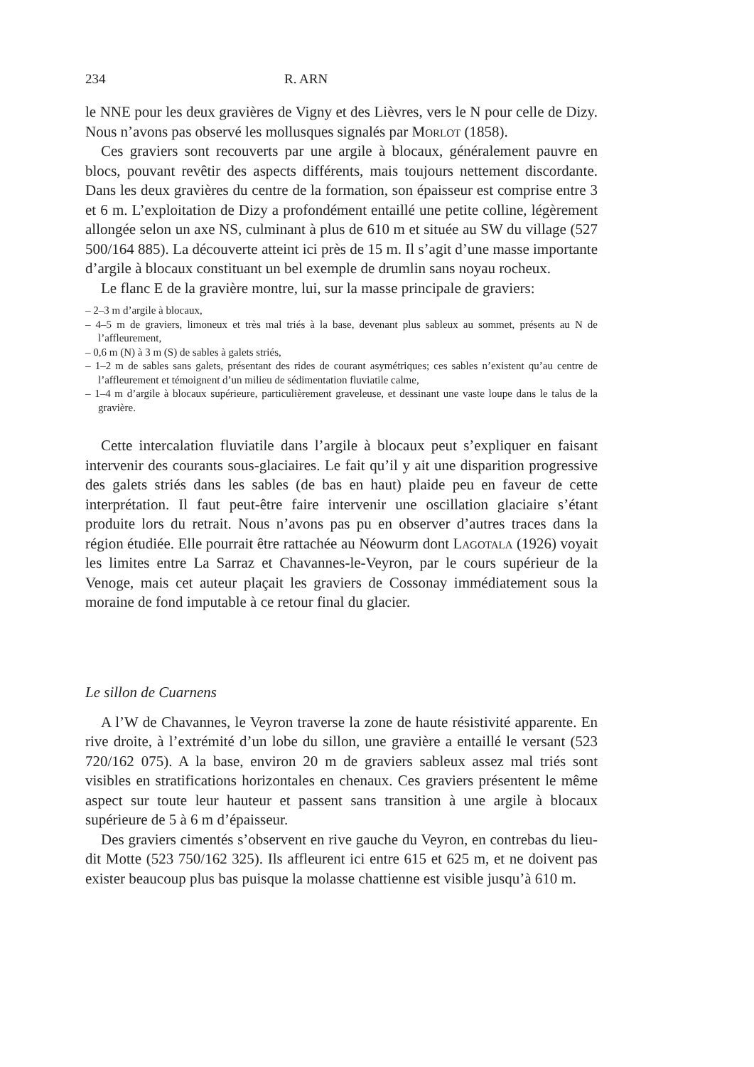234 R. ARN
le NNE pour les deux gravières de Vigny et des Lièvres, vers le N pour celle de Dizy. Nous n’avons pas observé les mollusques signalés par Morlot (1858).
Ces graviers sont recouverts par une argile à blocaux, généralement pauvre en blocs, pouvant revêtir des aspects différents, mais toujours nettement discordante. Dans les deux gravières du centre de la formation, son épaisseur est comprise entre 3 et 6 m. L’exploitation de Dizy a profondément entaillé une petite colline, légèrement allongée selon un axe NS, culminant à plus de 610 m et située au SW du village (527 500/164 885). La découverte atteint ici près de 15 m. Il s’agit d’une masse importante d’argile à blocaux constituant un bel exemple de drumlin sans noyau rocheux.
Le flanc E de la gravière montre, lui, sur la masse principale de graviers:
– 2–3 m d’argile à blocaux,
– 4–5 m de graviers, limoneux et très mal triés à la base, devenant plus sableux au sommet, présents au N de l’affleurement,
– 0,6 m (N) à 3 m (S) de sables à galets striés,
– 1–2 m de sables sans galets, présentant des rides de courant asymétriques; ces sables n’existent qu’au centre de l’affleurement et témoignent d’un milieu de sédimentation fluviatile calme,
– 1–4 m d’argile à blocaux supérieure, particulièrement graveleuse, et dessinant une vaste loupe dans le talus de la gravière.
Cette intercalation fluviatile dans l’argile à blocaux peut s’expliquer en faisant intervenir des courants sous-glaciaires. Le fait qu’il y ait une disparition progressive des galets striés dans les sables (de bas en haut) plaide peu en faveur de cette interprétation. Il faut peut-être faire intervenir une oscillation glaciaire s’étant produite lors du retrait. Nous n’avons pas pu en observer d’autres traces dans la région étudiée. Elle pourrait être rattachée au Néowurm dont Lagotala (1926) voyait les limites entre La Sarraz et Chavannes-le-Veyron, par le cours supérieur de la Venoge, mais cet auteur plaçait les graviers de Cossonay immédiatement sous la moraine de fond imputable à ce retour final du glacier.
Le sillon de Cuarnens
A l’W de Chavannes, le Veyron traverse la zone de haute résistivité apparente. En rive droite, à l’extrémité d’un lobe du sillon, une gravière a entaillé le versant (523 720/162 075). A la base, environ 20 m de graviers sableux assez mal triés sont visibles en stratifications horizontales en chenaux. Ces graviers présentent le même aspect sur toute leur hauteur et passent sans transition à une argile à blocaux supérieure de 5 à 6 m d’épaisseur.
Des graviers cimentés s’observent en rive gauche du Veyron, en contrebas du lieu-dit Motte (523 750/162 325). Ils affleurent ici entre 615 et 625 m, et ne doivent pas exister beaucoup plus bas puisque la molasse chattienne est visible jusqu’à 610 m.